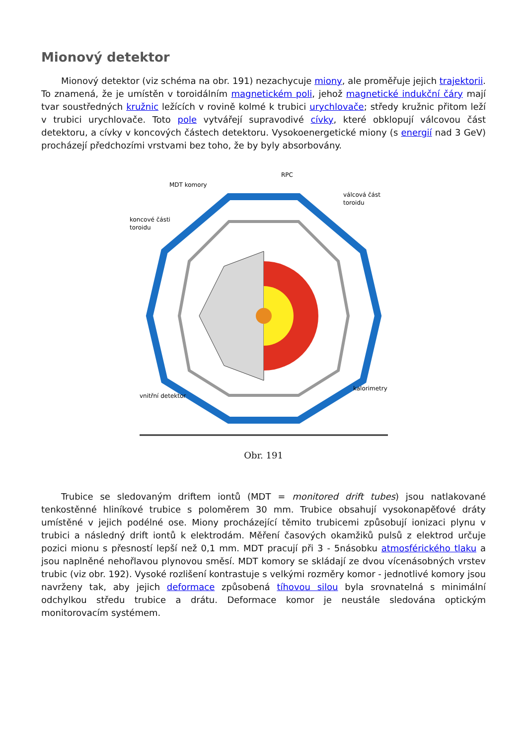Mionový detektor
Mionový detektor (viz schéma na obr. 191) nezachycuje miony, ale proměřuje jejich trajektorii. To znamená, že je umístěn v toroidálním magnetickém poli, jehož magnetické indukční čáry mají tvar soustředných kružnic ležících v rovině kolmé k trubici urychlovače; středy kružnic přitom leží v trubici urychlovače. Toto pole vytvářejí supravodivé cívky, které obklopují válcovou část detektoru, a cívky v koncových částech detektoru. Vysokoenergetické miony (s energií nad 3 GeV) procházejí předchozími vrstvami bez toho, že by byly absorbovány.
RPC
MDT komory
válcová část
toroidu
koncové části
toroidu
kalorimetry
vnitřní detektor
Obr. 191
Trubice se sledovaným driftem iontů (MDT = monitored drift tubes) jsou natlakované tenkostěnné hliníkové trubice s poloměrem 30 mm. Trubice obsahují vysokonapěťové dráty umístěné v jejich podélné ose. Miony procházející těmito trubicemi způsobují ionizaci plynu v trubici a následný drift iontů k elektrodám. Měření časových okamžiků pulsů z elektrod určuje pozici mionu s přesností lepší než 0,1 mm. MDT pracují při 3 - 5násobku atmosférického tlaku a jsou naplněné nehořlavou plynovou směsí. MDT komory se skládají ze dvou vícenásobných vrstev trubic (viz obr. 192). Vysoké rozlišení kontrastuje s velkými rozměry komor - jednotlivé komory jsou navrženy tak, aby jejich deformace způsobená tíhovou silou byla srovnatelná s minimální odchylkou středu trubice a drátu. Deformace komor je neustále sledována optickým monitorovacím systémem.